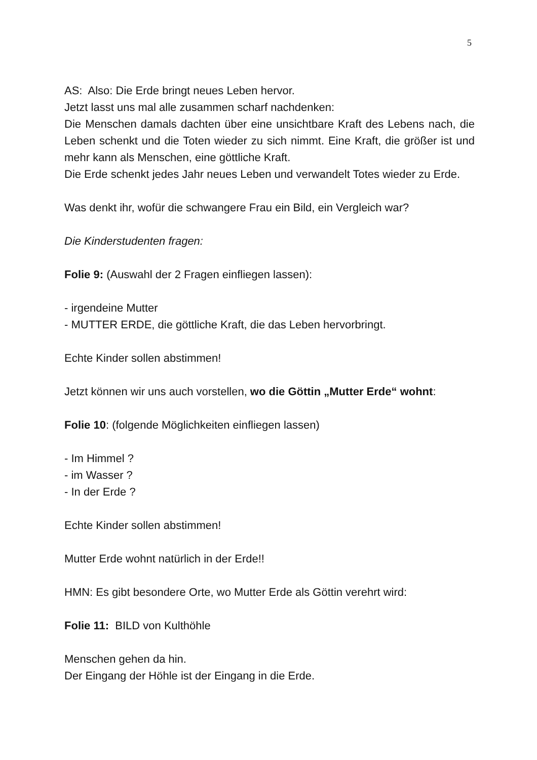5
AS: Also: Die Erde bringt neues Leben hervor.
Jetzt lasst uns mal alle zusammen scharf nachdenken:
Die Menschen damals dachten über eine unsichtbare Kraft des Lebens nach, die Leben schenkt und die Toten wieder zu sich nimmt. Eine Kraft, die größer ist und mehr kann als Menschen, eine göttliche Kraft.
Die Erde schenkt jedes Jahr neues Leben und verwandelt Totes wieder zu Erde.
Was denkt ihr, wofür die schwangere Frau ein Bild, ein Vergleich war?
Die Kinderstudenten fragen:
Folie 9: (Auswahl der 2 Fragen einfliegen lassen):
- irgendeine Mutter
- MUTTER ERDE, die göttliche Kraft, die das Leben hervorbringt.
Echte Kinder sollen abstimmen!
Jetzt können wir uns auch vorstellen, wo die Göttin „Mutter Erde“ wohnt:
Folie 10: (folgende Möglichkeiten einfliegen lassen)
- Im Himmel ?
- im Wasser ?
- In der Erde ?
Echte Kinder sollen abstimmen!
Mutter Erde wohnt natürlich in der Erde!!
HMN: Es gibt besondere Orte, wo Mutter Erde als Göttin verehrt wird:
Folie 11: BILD von Kulthöhle
Menschen gehen da hin.
Der Eingang der Höhle ist der Eingang in die Erde.